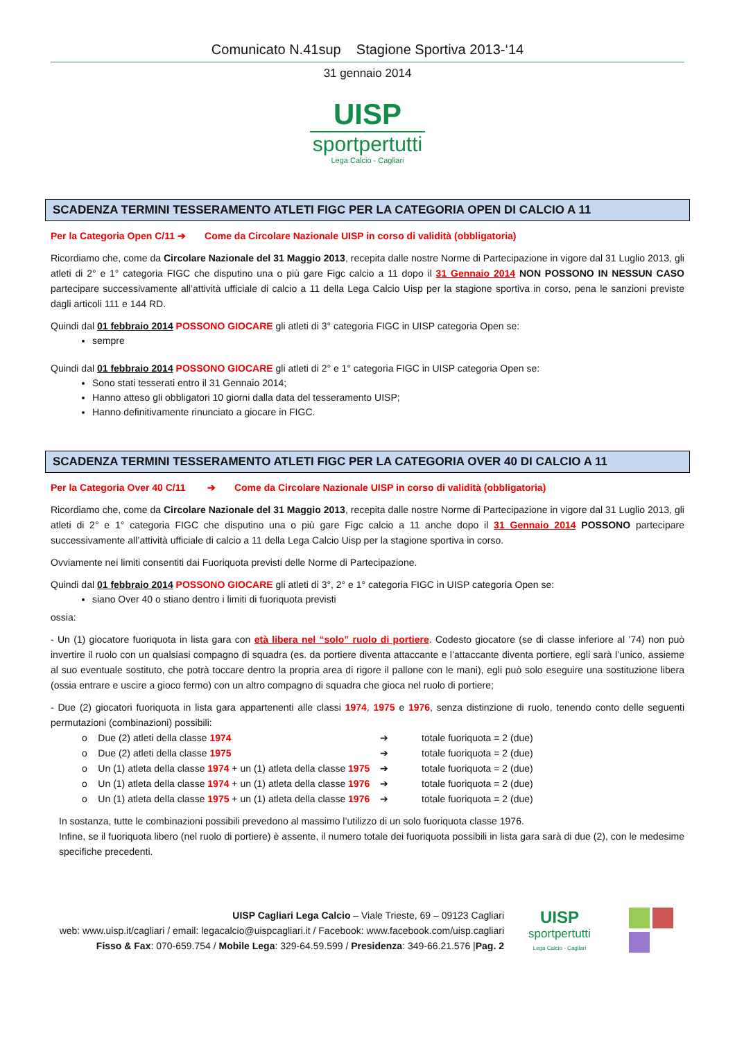Comunicato N.41sup Stagione Sportiva 2013-‘14
31 gennaio 2014
UISP
sportpertutti
Lega Calcio - Cagliari
SCADENZA TERMINI TESSERAMENTO ATLETI FIGC PER LA CATEGORIA OPEN DI CALCIO A 11
Per la Categoria Open C/11 ➔ Come da Circolare Nazionale UISP in corso di validità (obbligatoria)
Ricordiamo che, come da Circolare Nazionale del 31 Maggio 2013, recepita dalle nostre Norme di Partecipazione in vigore dal 31 Luglio 2013, gli atleti di 2° e 1° categoria FIGC che disputino una o più gare Figc calcio a 11 dopo il 31 Gennaio 2014 NON POSSONO IN NESSUN CASO partecipare successivamente all’attività ufficiale di calcio a 11 della Lega Calcio Uisp per la stagione sportiva in corso, pena le sanzioni previste dagli articoli 111 e 144 RD.
Quindi dal 01 febbraio 2014 POSSONO GIOCARE gli atleti di 3° categoria FIGC in UISP categoria Open se:
sempre
Quindi dal 01 febbraio 2014 POSSONO GIOCARE gli atleti di 2° e 1° categoria FIGC in UISP categoria Open se:
Sono stati tesserati entro il 31 Gennaio 2014;
Hanno atteso gli obbligatori 10 giorni dalla data del tesseramento UISP;
Hanno definitivamente rinunciato a giocare in FIGC.
SCADENZA TERMINI TESSERAMENTO ATLETI FIGC PER LA CATEGORIA OVER 40 DI CALCIO A 11
Per la Categoria Over 40 C/11 ➔ Come da Circolare Nazionale UISP in corso di validità (obbligatoria)
Ricordiamo che, come da Circolare Nazionale del 31 Maggio 2013, recepita dalle nostre Norme di Partecipazione in vigore dal 31 Luglio 2013, gli atleti di 2° e 1° categoria FIGC che disputino una o più gare Figc calcio a 11 anche dopo il 31 Gennaio 2014 POSSONO partecipare successivamente all’attività ufficiale di calcio a 11 della Lega Calcio Uisp per la stagione sportiva in corso.
Ovviamente nei limiti consentiti dai Fuoriquota previsti delle Norme di Partecipazione.
Quindi dal 01 febbraio 2014 POSSONO GIOCARE gli atleti di 3°, 2° e 1° categoria FIGC in UISP categoria Open se:
siano Over 40 o stiano dentro i limiti di fuoriquota previsti
ossia:
- Un (1) giocatore fuoriquota in lista gara con età libera nel “solo” ruolo di portiere. Codesto giocatore (se di classe inferiore al ’74) non può invertire il ruolo con un qualsiasi compagno di squadra (es. da portiere diventa attaccante e l’attaccante diventa portiere, egli sarà l’unico, assieme al suo eventuale sostituto, che potrà toccare dentro la propria area di rigore il pallone con le mani), egli può solo eseguire una sostituzione libera (ossia entrare e uscire a gioco fermo) con un altro compagno di squadra che gioca nel ruolo di portiere;
- Due (2) giocatori fuoriquota in lista gara appartenenti alle classi 1974, 1975 e 1976, senza distinzione di ruolo, tenendo conto delle seguenti permutazioni (combinazioni) possibili:
o Due (2) atleti della classe 1974 ➔ totale fuoriquota = 2 (due)
o Due (2) atleti della classe 1975 ➔ totale fuoriquota = 2 (due)
o Un (1) atleta della classe 1974 + un (1) atleta della classe 1975 ➔ totale fuoriquota = 2 (due)
o Un (1) atleta della classe 1974 + un (1) atleta della classe 1976 ➔ totale fuoriquota = 2 (due)
o Un (1) atleta della classe 1975 + un (1) atleta della classe 1976 ➔ totale fuoriquota = 2 (due)
In sostanza, tutte le combinazioni possibili prevedono al massimo l’utilizzo di un solo fuoriquota classe 1976.
Infine, se il fuoriquota libero (nel ruolo di portiere) è assente, il numero totale dei fuoriquota possibili in lista gara sarà di due (2), con le medesime specifiche precedenti.
UISP Cagliari Lega Calcio – Viale Trieste, 69 – 09123 Cagliari
web: www.uisp.it/cagliari / email: legacalcio@uispcagliari.it / Facebook: www.facebook.com/uisp.cagliari
Fisso & Fax: 070-659.754 / Mobile Lega: 329-64.59.599 / Presidenza: 349-66.21.576 |Pag. 2
UISP
sportpertutti
Lega Calcio - Cagliari